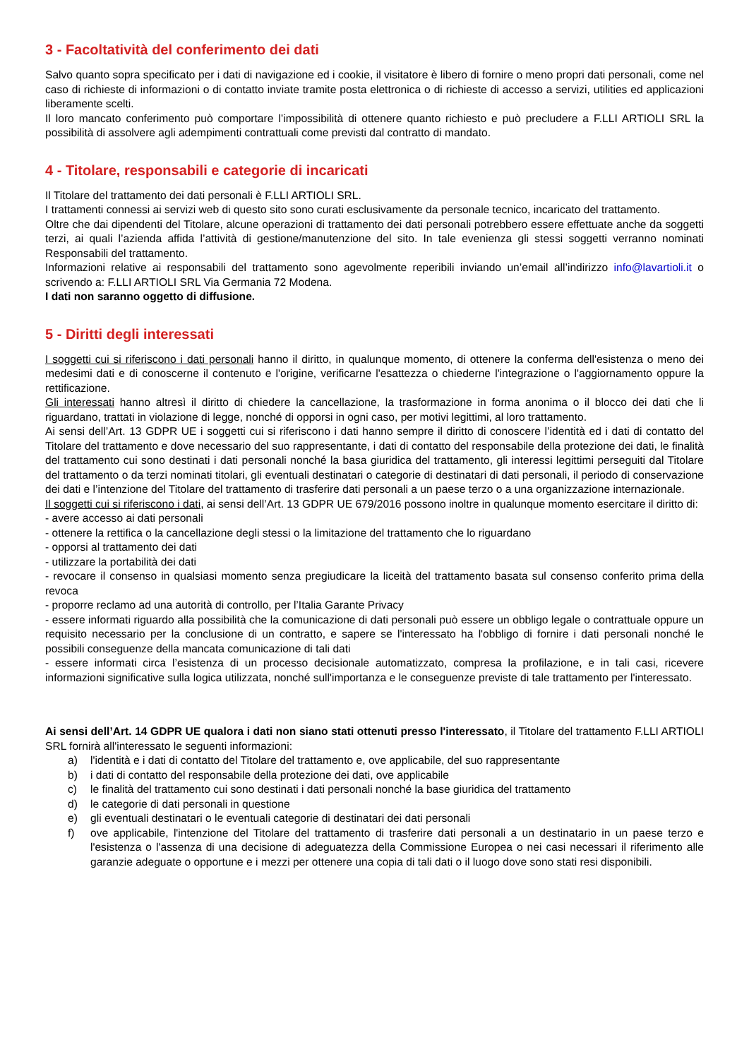3 - Facoltatività del conferimento dei dati
Salvo quanto sopra specificato per i dati di navigazione ed i cookie, il visitatore è libero di fornire o meno propri dati personali, come nel caso di richieste di informazioni o di contatto inviate tramite posta elettronica o di richieste di accesso a servizi, utilities ed applicazioni liberamente scelti.
Il loro mancato conferimento può comportare l’impossibilità di ottenere quanto richiesto e può precludere a F.LLI ARTIOLI SRL la possibilità di assolvere agli adempimenti contrattuali come previsti dal contratto di mandato.
4 - Titolare, responsabili e categorie di incaricati
Il Titolare del trattamento dei dati personali è F.LLI ARTIOLI SRL.
I trattamenti connessi ai servizi web di questo sito sono curati esclusivamente da personale tecnico, incaricato del trattamento.
Oltre che dai dipendenti del Titolare, alcune operazioni di trattamento dei dati personali potrebbero essere effettuate anche da soggetti terzi, ai quali l’azienda affida l’attività di gestione/manutenzione del sito. In tale evenienza gli stessi soggetti verranno nominati Responsabili del trattamento.
Informazioni relative ai responsabili del trattamento sono agevolmente reperibili inviando un’email all’indirizzo info@lavartioli.it o scrivendo a: F.LLI ARTIOLI SRL Via Germania 72 Modena.
I dati non saranno oggetto di diffusione.
5 - Diritti degli interessati
I soggetti cui si riferiscono i dati personali hanno il diritto, in qualunque momento, di ottenere la conferma dell'esistenza o meno dei medesimi dati e di conoscerne il contenuto e l'origine, verificarne l'esattezza o chiederne l'integrazione o l'aggiornamento oppure la rettificazione.
Gli interessati hanno altresì il diritto di chiedere la cancellazione, la trasformazione in forma anonima o il blocco dei dati che li riguardano, trattati in violazione di legge, nonché di opporsi in ogni caso, per motivi legittimi, al loro trattamento.
Ai sensi dell’Art. 13 GDPR UE i soggetti cui si riferiscono i dati hanno sempre il diritto di conoscere l’identità ed i dati di contatto del Titolare del trattamento e dove necessario del suo rappresentante, i dati di contatto del responsabile della protezione dei dati, le finalità del trattamento cui sono destinati i dati personali nonché la basa giuridica del trattamento, gli interessi legittimi perseguiti dal Titolare del trattamento o da terzi nominati titolari, gli eventuali destinatari o categorie di destinatari di dati personali, il periodo di conservazione dei dati e l’intenzione del Titolare del trattamento di trasferire dati personali a un paese terzo o a una organizzazione internazionale.
Il soggetti cui si riferiscono i dati, ai sensi dell’Art. 13 GDPR UE 679/2016 possono inoltre in qualunque momento esercitare il diritto di:
- avere accesso ai dati personali
- ottenere la rettifica o la cancellazione degli stessi o la limitazione del trattamento che lo riguardano
- opporsi al trattamento dei dati
- utilizzare la portabilità dei dati
- revocare il consenso in qualsiasi momento senza pregiudicare la liceità del trattamento basata sul consenso conferito prima della revoca
- proporre reclamo ad una autorità di controllo, per l’Italia Garante Privacy
- essere informati riguardo alla possibilità che la comunicazione di dati personali può essere un obbligo legale o contrattuale oppure un requisito necessario per la conclusione di un contratto, e sapere se l'interessato ha l'obbligo di fornire i dati personali nonché le possibili conseguenze della mancata comunicazione di tali dati
- essere informati circa l’esistenza di un processo decisionale automatizzato, compresa la profilazione, e in tali casi, ricevere informazioni significative sulla logica utilizzata, nonché sull'importanza e le conseguenze previste di tale trattamento per l'interessato.
Ai sensi dell’Art. 14 GDPR UE qualora i dati non siano stati ottenuti presso l'interessato, il Titolare del trattamento F.LLI ARTIOLI SRL fornirà all'interessato le seguenti informazioni:
a) l'identità e i dati di contatto del Titolare del trattamento e, ove applicabile, del suo rappresentante
b) i dati di contatto del responsabile della protezione dei dati, ove applicabile
c) le finalità del trattamento cui sono destinati i dati personali nonché la base giuridica del trattamento
d) le categorie di dati personali in questione
e) gli eventuali destinatari o le eventuali categorie di destinatari dei dati personali
f) ove applicabile, l'intenzione del Titolare del trattamento di trasferire dati personali a un destinatario in un paese terzo e l'esistenza o l'assenza di una decisione di adeguatezza della Commissione Europea o nei casi necessari il riferimento alle garanzie adeguate o opportune e i mezzi per ottenere una copia di tali dati o il luogo dove sono stati resi disponibili.